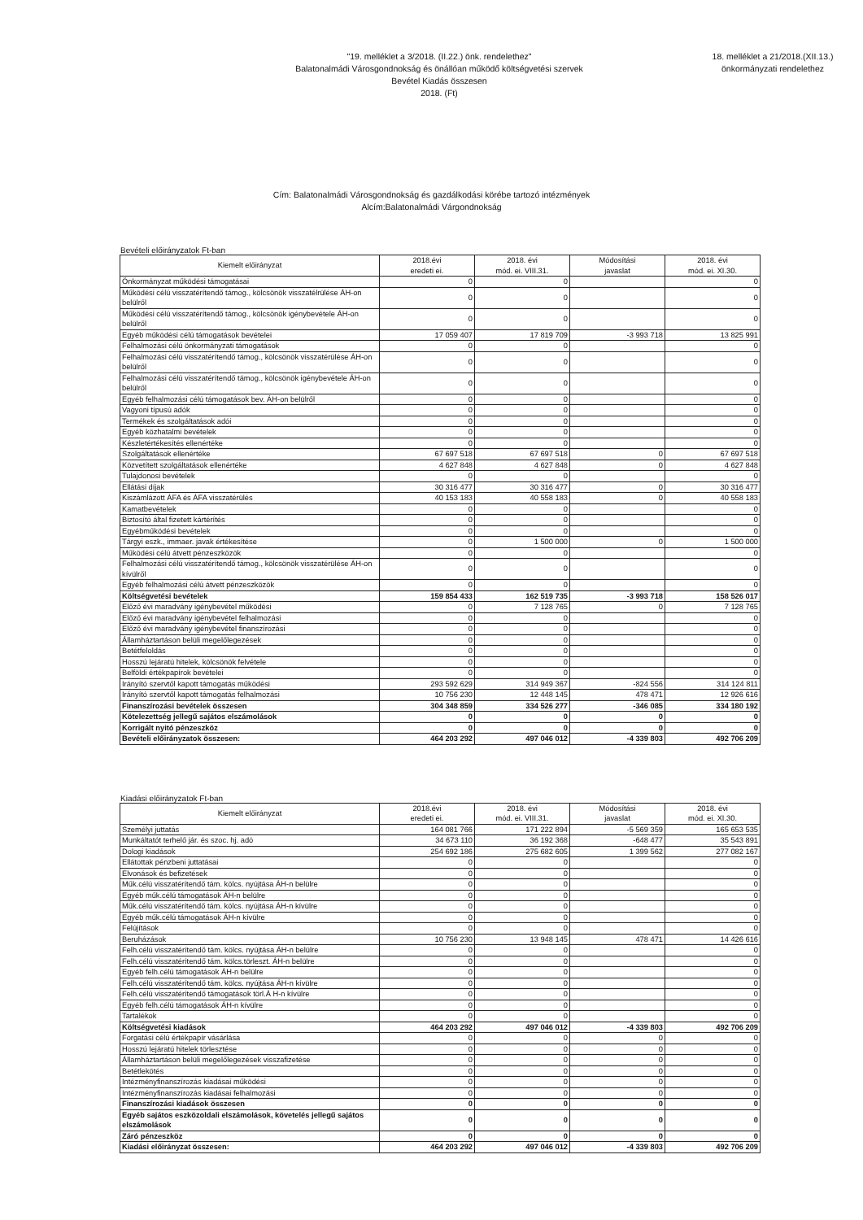"19. melléklet a 3/2018. (II.22.) önk. rendelethez"
Balatonalmádi Városgondnokság és önállóan működő költségvetési szervek
Bevétel Kiadás összesen
2018. (Ft)
18. melléklet a 21/2018.(XII.13.)
önkormányzati rendelethez
Cím: Balatonalmádi Városgondnokság és gazdálkodási körébe tartozó intézmények
Alcím:Balatonalmádi Várgondnokság
Bevételi előirányzatok Ft-ban
| Kiemelt előirányzat | 2018.évi eredeti ei. | 2018. évi mód. ei. VIII.31. | Módosítási javaslat | 2018. évi mód. ei. XI.30. |
| --- | --- | --- | --- | --- |
| Önkormányzat működési támogatásai | 0 | 0 | | 0 |
| Működési célú visszatérítendő támog., kölcsönök visszatélrülése ÁH-on belülről | 0 | 0 | | 0 |
| Működési célú visszatérítendő támog., kölcsönök igénybevétele ÁH-on belülről | 0 | 0 | | 0 |
| Egyéb működési célú támogatások bevételei | 17 059 407 | 17 819 709 | -3 993 718 | 13 825 991 |
| Felhalmozási célú önkormányzati támogatások | 0 | 0 | | 0 |
| Felhalmozási célú visszatérítendő támog., kölcsönök visszatérülése ÁH-on belülről | 0 | 0 | | 0 |
| Felhalmozási célú visszatérítendő támog., kölcsönök igénybevétele ÁH-on belülről | 0 | 0 | | 0 |
| Egyéb felhalmozási célú támogatások bev. ÁH-on belülről | 0 | 0 | | 0 |
| Vagyoni típusú adók | 0 | 0 | | 0 |
| Termékek és szolgáltatások adói | 0 | 0 | | 0 |
| Egyéb közhatalmi bevételek | 0 | 0 | | 0 |
| Készletértékesítés ellenértéke | 0 | 0 | | 0 |
| Szolgáltatások ellenértéke | 67 697 518 | 67 697 518 | 0 | 67 697 518 |
| Közvetített szolgáltatások ellenértéke | 4 627 848 | 4 627 848 | 0 | 4 627 848 |
| Tulajdonosi bevételek | 0 | 0 | | 0 |
| Ellátási díjak | 30 316 477 | 30 316 477 | 0 | 30 316 477 |
| Kiszámlázott ÁFA és ÁFA visszatérülés | 40 153 183 | 40 558 183 | 0 | 40 558 183 |
| Kamatbevételek | 0 | 0 | | 0 |
| Biztosító által fizetett kártérítés | 0 | 0 | | 0 |
| Egyébműködési bevételek | 0 | 0 | | 0 |
| Tárgyi eszk., immaer. javak értékesítése | 0 | 1 500 000 | 0 | 1 500 000 |
| Működési célú átvett pénzeszközök | 0 | 0 | | 0 |
| Felhalmozási célú visszatérítendő támog., kölcsönök visszatérülése ÁH-on kívülről | 0 | 0 | | 0 |
| Egyéb felhalmozási célú átvett pénzeszközök | 0 | 0 | | 0 |
| Költségvetési bevételek | 159 854 433 | 162 519 735 | -3 993 718 | 158 526 017 |
| Előző évi maradvány igénybevétel működési | 0 | 7 128 765 | 0 | 7 128 765 |
| Előző évi maradvány igénybevétel felhalmozási | 0 | 0 | | 0 |
| Előző évi maradvány igénybevétel finanszírozási | 0 | 0 | | 0 |
| Államháztartáson belüli megelőlegezések | 0 | 0 | | 0 |
| Betétfeloldás | 0 | 0 | | 0 |
| Hosszú lejáratú hitelek, kölcsönök felvétele | 0 | 0 | | 0 |
| Belföldi értékpapírok bevételei | 0 | 0 | | 0 |
| Irányító szervtől kapott támogatás működési | 293 592 629 | 314 949 367 | -824 556 | 314 124 811 |
| Irányító szervtől kapott támogatás felhalmozási | 10 756 230 | 12 448 145 | 478 471 | 12 926 616 |
| Finanszírozási bevételek összesen | 304 348 859 | 334 526 277 | -346 085 | 334 180 192 |
| Kötelezettség jellegű sajátos elszámolások | 0 | 0 | 0 | 0 |
| Korrigált nyitó pénzeszköz | 0 | 0 | 0 | 0 |
| Bevételi előirányzatok összesen: | 464 203 292 | 497 046 012 | -4 339 803 | 492 706 209 |
Kiadási előirányzatok Ft-ban
| Kiemelt előirányzat | 2018.évi eredeti ei. | 2018. évi mód. ei. VIII.31. | Módosítási javaslat | 2018. évi mód. ei. XI.30. |
| --- | --- | --- | --- | --- |
| Személyi juttatás | 164 081 766 | 171 222 894 | -5 569 359 | 165 653 535 |
| Munkáltatót terhelő jár. és szoc. hj. adó | 34 673 110 | 36 192 368 | -648 477 | 35 543 891 |
| Dologi kiadások | 254 692 186 | 275 682 605 | 1 399 562 | 277 082 167 |
| Ellátottak pénzbeni juttatásai | 0 | 0 | | 0 |
| Elvonások és befizetések | 0 | 0 | | 0 |
| Műk.célú visszatérítendő tám. kölcs. nyújtása ÁH-n belülre | 0 | 0 | | 0 |
| Egyéb műk.célú támogatások ÁH-n belülre | 0 | 0 | | 0 |
| Műk.célú visszatérítendő tám. kölcs. nyújtása ÁH-n kívülre | 0 | 0 | | 0 |
| Egyéb műk.célú támogatások ÁH-n kívülre | 0 | 0 | | 0 |
| Felújítások | 0 | 0 | | 0 |
| Beruházások | 10 756 230 | 13 948 145 | 478 471 | 14 426 616 |
| Felh.célú visszatérítendő tám. kölcs. nyújtása ÁH-n belülre | 0 | 0 | | 0 |
| Felh.célú visszatérítendő tám. kölcs.törleszt. ÁH-n belülre | 0 | 0 | | 0 |
| Egyéb felh.célú támogatások ÁH-n belülre | 0 | 0 | | 0 |
| Felh.célú visszatérítendő tám. kölcs. nyújtása ÁH-n kívülre | 0 | 0 | | 0 |
| Felh.célú visszatérítendő támogatások törl.Á H-n kívülre | 0 | 0 | | 0 |
| Egyéb felh.célú támogatások ÁH-n kívülre | 0 | 0 | | 0 |
| Tartalékok | 0 | 0 | | 0 |
| Költségvetési kiadások | 464 203 292 | 497 046 012 | -4 339 803 | 492 706 209 |
| Forgatási célú értékpapír vásárlása | 0 | 0 | 0 | 0 |
| Hosszú lejáratú hitelek törlesztése | 0 | 0 | 0 | 0 |
| Államháztartáson belüli megelőlegezések visszafizetése | 0 | 0 | 0 | 0 |
| Betétlekötés | 0 | 0 | 0 | 0 |
| Intézményfinanszírozás kiadásai működési | 0 | 0 | 0 | 0 |
| Intézményfinanszírozás kiadásai felhalmozási | 0 | 0 | 0 | 0 |
| Finanszírozási kiadások összesen | 0 | 0 | 0 | 0 |
| Egyéb sajátos eszközoldali elszámolások, követelés jellegű sajátos elszámolások | 0 | 0 | 0 | 0 |
| Záró pénzeszköz | 0 | 0 | 0 | 0 |
| Kiadási előirányzat összesen: | 464 203 292 | 497 046 012 | -4 339 803 | 492 706 209 |